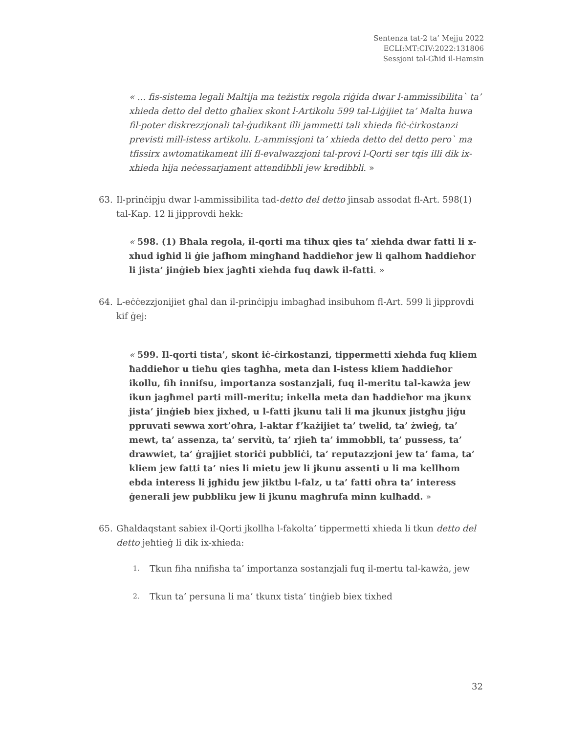Sentenza tat-2 ta’ Mejju 2022
ECLI:MT:CIV:2022:131806
Sessjoni tal-Għid il-Hamsin
« ... fis-sistema legali Maltija ma teżistix regola riġida dwar l-ammissibilita` ta’ xhieda detto del detto għaliex skont l-Artikolu 599 tal-Liġijiet ta’ Malta huwa fil-poter diskrezzjonali tal-ġudikant illi jammetti tali xhieda fiċ-ċirkostanzi previsti mill-istess artikolu. L-ammissjoni ta’ xhieda detto del detto pero` ma tfissirx awtomatikament illi fl-evalwazzjoni tal-provi l-Qorti ser tqis illi dik ix-xhieda hija neċessarjament attendibbli jew kredibbli. »
63. Il-prinċipju dwar l-ammissibilita tad-detto del detto jinsab assodat fl-Art. 598(1) tal-Kap. 12 li jipprovdi hekk:
« 598. (1) Bħala regola, il-qorti ma tiħux qies ta’ xiehda dwar fatti li x-xhud igħid li ġie jafhom mingħand ħaddieħor jew li qalhom ħaddieħor li jista’ jinġieb biex jagħti xiehda fuq dawk il-fatti. »
64. L-eċċezzjonijiet għal dan il-prinċipju imbagħad insibuhom fl-Art. 599 li jipprovdi kif ġej:
« 599. Il-qorti tista’, skont iċ-ċirkostanzi, tippermetti xiehda fuq kliem ħaddieħor u tieħu qies tagħha, meta dan l-istess kliem ħaddieħor ikollu, fih innifsu, importanza sostanzjali, fuq il-meritu tal-kawża jew ikun jagħmel parti mill-meritu; inkella meta dan ħaddieħor ma jkunx jista’ jinġieb biex jixhed, u l-fatti jkunu tali li ma jkunux jistgħu jiġu ppruvati sewwa xort’oħra, l-aktar f’każijiet ta’ twelid, ta’ żwieġ, ta’ mewt, ta’ assenza, ta’ servitù, ta’ rjieħ ta’ immobbli, ta’ pussess, ta’ drawwiet, ta’ ġrajjiet storiċi pubbliċi, ta’ reputazzjoni jew ta’ fama, ta’ kliem jew fatti ta’ nies li mietu jew li jkunu assenti u li ma kellhom ebda interess li jgħidu jew jiktbu l-falz, u ta’ fatti oħra ta’ interess ġenerali jew pubbliku jew li jkunu magħrufa minn kulħadd. »
65. Għaldaqstant sabiex il-Qorti jkollha l-fakolta’ tippermetti xhieda li tkun detto del detto jeħtieġ li dik ix-xhieda:
1. Tkun fiha nnifisha ta’ importanza sostanzjali fuq il-mertu tal-kawża, jew
2. Tkun ta’ persuna li ma’ tkunx tista’ tinġieb biex tixhed
32